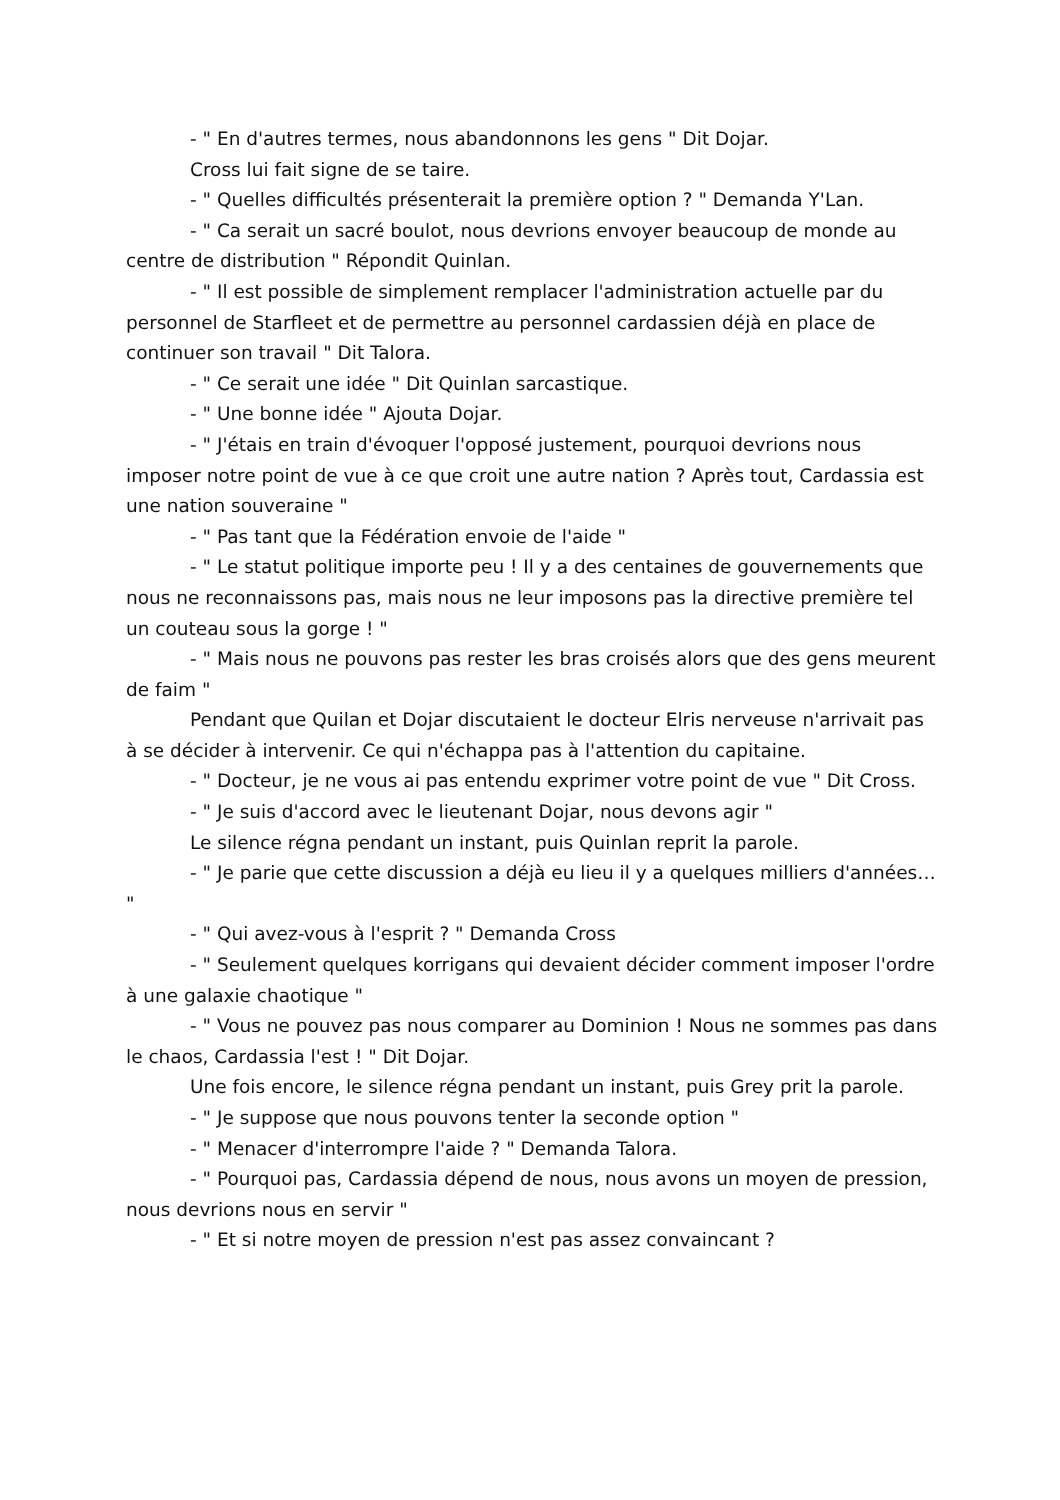- " En d'autres termes, nous abandonnons les gens " Dit Dojar.
Cross lui fait signe de se taire.
- " Quelles difficultés présenterait la première option ? " Demanda Y'Lan.
- " Ca serait un sacré boulot, nous devrions envoyer beaucoup de monde au centre de distribution " Répondit Quinlan.
- " Il est possible de simplement remplacer l'administration actuelle par du personnel de Starfleet et de permettre au personnel cardassien déjà en place de continuer son travail " Dit Talora.
- " Ce serait une idée " Dit Quinlan sarcastique.
- " Une bonne idée " Ajouta Dojar.
- " J'étais en train d'évoquer l'opposé justement, pourquoi devrions nous imposer notre point de vue à ce que croit une autre nation ? Après tout, Cardassia est une nation souveraine "
- " Pas tant que la Fédération envoie de l'aide "
- " Le statut politique importe peu ! Il y a des centaines de gouvernements que nous ne reconnaissons pas, mais nous ne leur imposons pas la directive première tel un couteau sous la gorge ! "
- " Mais nous ne pouvons pas rester les bras croisés alors que des gens meurent de faim "
Pendant que Quilan et Dojar discutaient le docteur Elris nerveuse n'arrivait pas à se décider à intervenir. Ce qui n'échappa pas à l'attention du capitaine.
- " Docteur, je ne vous ai pas entendu exprimer votre point de vue " Dit Cross.
- " Je suis d'accord avec le lieutenant Dojar, nous devons agir "
Le silence régna pendant un instant, puis Quinlan reprit la parole.
- " Je parie que cette discussion a déjà eu lieu il y a quelques milliers d'années… "
- " Qui avez-vous à l'esprit ? " Demanda Cross
- " Seulement quelques korrigans qui devaient décider comment imposer l'ordre à une galaxie chaotique "
- " Vous ne pouvez pas nous comparer au Dominion ! Nous ne sommes pas dans le chaos, Cardassia l'est ! " Dit Dojar.
Une fois encore, le silence régna pendant un instant, puis Grey prit la parole.
- " Je suppose que nous pouvons tenter la seconde option "
- " Menacer d'interrompre l'aide ? " Demanda Talora.
- " Pourquoi pas, Cardassia dépend de nous, nous avons un moyen de pression, nous devrions nous en servir "
- " Et si notre moyen de pression n'est pas assez convaincant ?